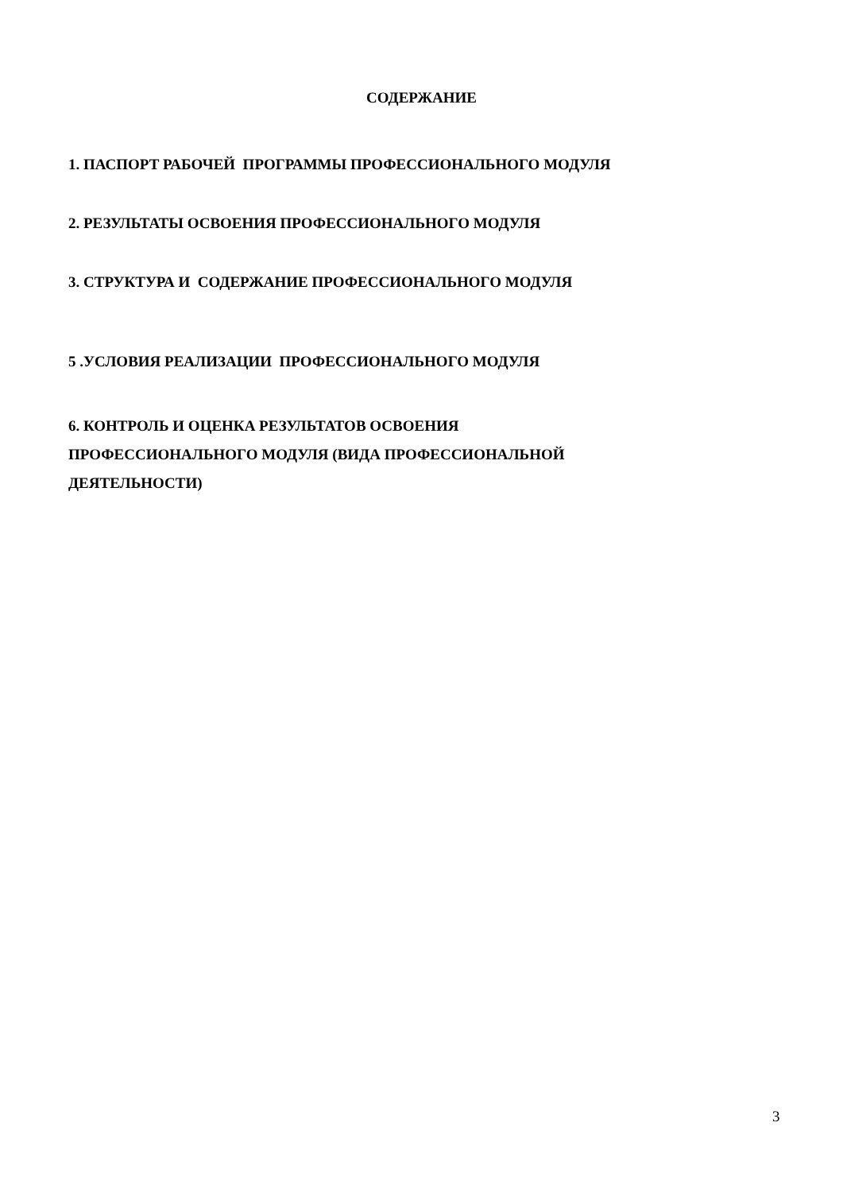СОДЕРЖАНИЕ
1. ПАСПОРТ РАБОЧЕЙ ПРОГРАММЫ ПРОФЕССИОНАЛЬНОГО МОДУЛЯ
2. РЕЗУЛЬТАТЫ ОСВОЕНИЯ ПРОФЕССИОНАЛЬНОГО МОДУЛЯ
3. СТРУКТУРА И СОДЕРЖАНИЕ ПРОФЕССИОНАЛЬНОГО МОДУЛЯ
5 .УСЛОВИЯ РЕАЛИЗАЦИИ ПРОФЕССИОНАЛЬНОГО МОДУЛЯ
6. КОНТРОЛЬ И ОЦЕНКА РЕЗУЛЬТАТОВ ОСВОЕНИЯ
ПРОФЕССИОНАЛЬНОГО МОДУЛЯ (ВИДА ПРОФЕССИОНАЛЬНОЙ
ДЕЯТЕЛЬНОСТИ)
3